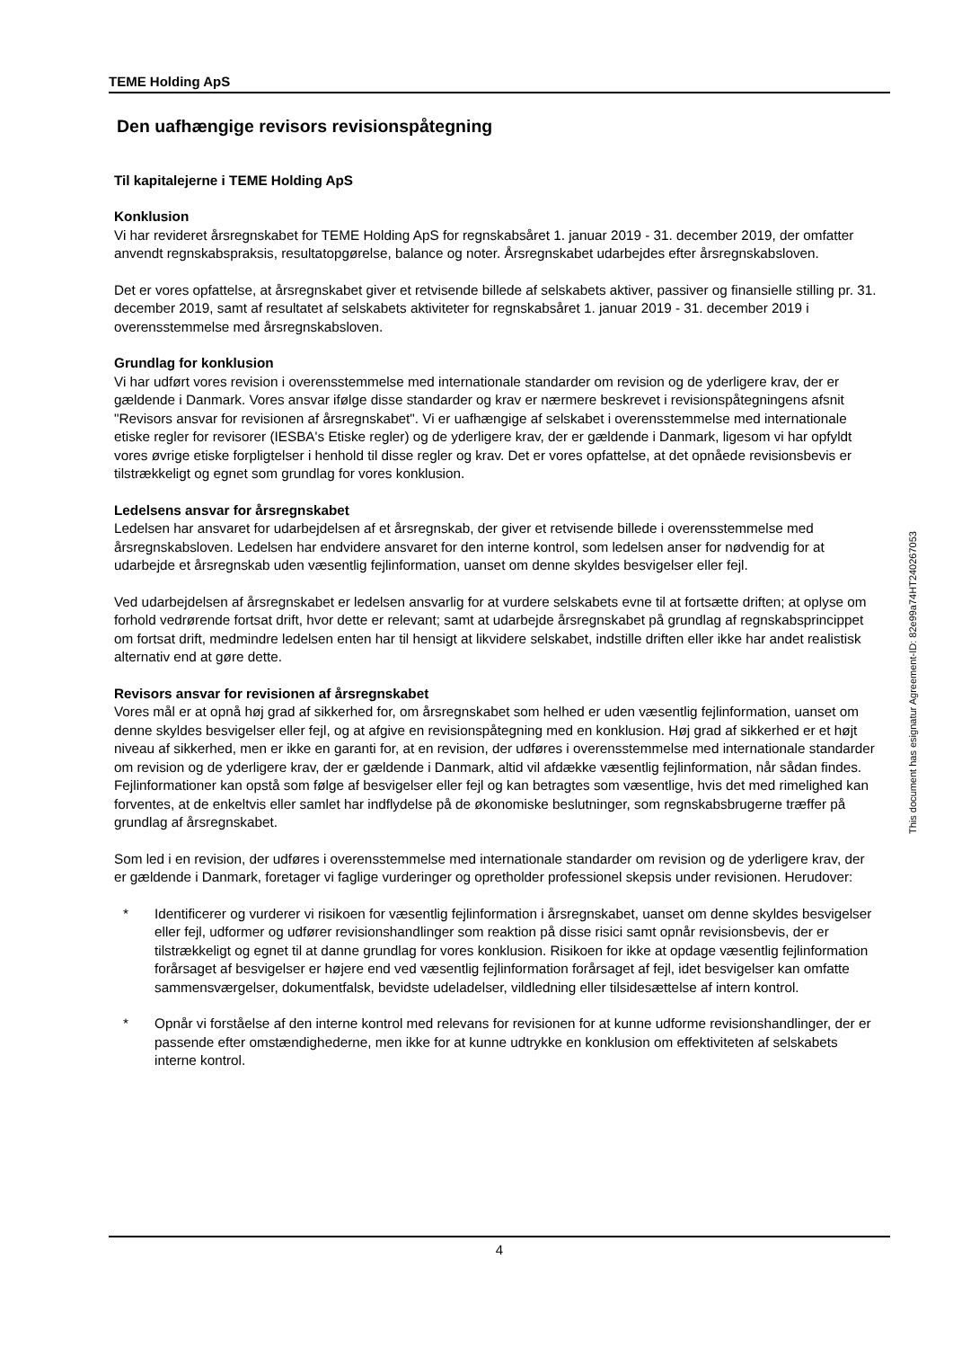TEME Holding ApS
Den uafhængige revisors revisionspåtegning
Til kapitalejerne i TEME Holding ApS
Konklusion
Vi har revideret årsregnskabet for TEME Holding ApS for regnskabsåret 1. januar 2019 - 31. december 2019, der omfatter anvendt regnskabspraksis, resultatopgørelse, balance og noter. Årsregnskabet udarbejdes efter årsregnskabsloven.
Det er vores opfattelse, at årsregnskabet giver et retvisende billede af selskabets aktiver, passiver og finansielle stilling pr. 31. december 2019, samt af resultatet af selskabets aktiviteter for regnskabsåret 1. januar 2019 - 31. december 2019 i overensstemmelse med årsregnskabsloven.
Grundlag for konklusion
Vi har udført vores revision i overensstemmelse med internationale standarder om revision og de yderligere krav, der er gældende i Danmark. Vores ansvar ifølge disse standarder og krav er nærmere beskrevet i revisionspåtegningens afsnit "Revisors ansvar for revisionen af årsregnskabet". Vi er uafhængige af selskabet i overensstemmelse med internationale etiske regler for revisorer (IESBA's Etiske regler) og de yderligere krav, der er gældende i Danmark, ligesom vi har opfyldt vores øvrige etiske forpligtelser i henhold til disse regler og krav. Det er vores opfattelse, at det opnåede revisionsbevis er tilstrækkeligt og egnet som grundlag for vores konklusion.
Ledelsens ansvar for årsregnskabet
Ledelsen har ansvaret for udarbejdelsen af et årsregnskab, der giver et retvisende billede i overensstemmelse med årsregnskabsloven. Ledelsen har endvidere ansvaret for den interne kontrol, som ledelsen anser for nødvendig for at udarbejde et årsregnskab uden væsentlig fejlinformation, uanset om denne skyldes besvigelser eller fejl.
Ved udarbejdelsen af årsregnskabet er ledelsen ansvarlig for at vurdere selskabets evne til at fortsætte driften; at oplyse om forhold vedrørende fortsat drift, hvor dette er relevant; samt at udarbejde årsregnskabet på grundlag af regnskabsprincippet om fortsat drift, medmindre ledelsen enten har til hensigt at likvidere selskabet, indstille driften eller ikke har andet realistisk alternativ end at gøre dette.
Revisors ansvar for revisionen af årsregnskabet
Vores mål er at opnå høj grad af sikkerhed for, om årsregnskabet som helhed er uden væsentlig fejlinformation, uanset om denne skyldes besvigelser eller fejl, og at afgive en revisionspåtegning med en konklusion. Høj grad af sikkerhed er et højt niveau af sikkerhed, men er ikke en garanti for, at en revision, der udføres i overensstemmelse med internationale standarder om revision og de yderligere krav, der er gældende i Danmark, altid vil afdække væsentlig fejlinformation, når sådan findes. Fejlinformationer kan opstå som følge af besvigelser eller fejl og kan betragtes som væsentlige, hvis det med rimelighed kan forventes, at de enkeltvis eller samlet har indflydelse på de økonomiske beslutninger, som regnskabsbrugerne træffer på grundlag af årsregnskabet.
Som led i en revision, der udføres i overensstemmelse med internationale standarder om revision og de yderligere krav, der er gældende i Danmark, foretager vi faglige vurderinger og opretholder professionel skepsis under revisionen. Herudover:
* Identificerer og vurderer vi risikoen for væsentlig fejlinformation i årsregnskabet, uanset om denne skyldes besvigelser eller fejl, udformer og udfører revisionshandlinger som reaktion på disse risici samt opnår revisionsbevis, der er tilstrækkeligt og egnet til at danne grundlag for vores konklusion. Risikoen for ikke at opdage væsentlig fejlinformation forårsaget af besvigelser er højere end ved væsentlig fejlinformation forårsaget af fejl, idet besvigelser kan omfatte sammensværgelser, dokumentfalsk, bevidste udeladelser, vildledning eller tilsidesættelse af intern kontrol.
* Opnår vi forståelse af den interne kontrol med relevans for revisionen for at kunne udforme revisionshandlinger, der er passende efter omstændighederne, men ikke for at kunne udtrykke en konklusion om effektiviteten af selskabets interne kontrol.
This document has esignatur Agreement-ID: 82e99a74HT240267053
4